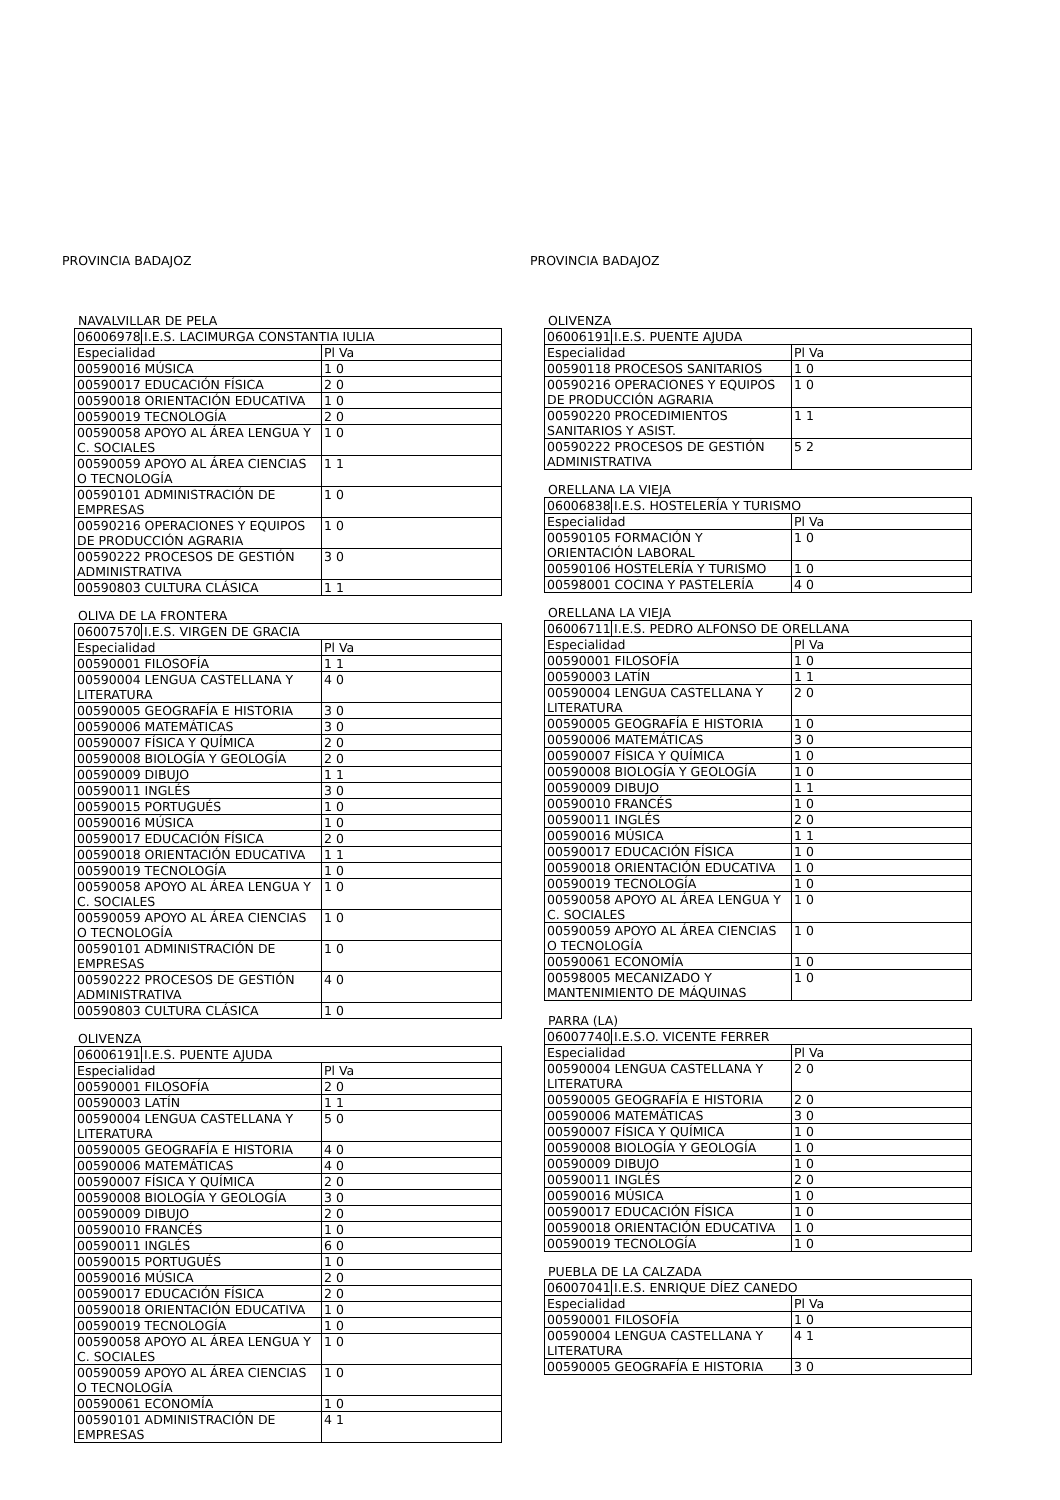PROVINCIA BADAJOZ
NAVALVILLAR DE PELA
| 06006978 | I.E.S. LACIMURGA CONSTANTIA IULIA | |
| Especialidad | | Pl Va |
| 00590016 MÚSICA | | 1 0 |
| 00590017 EDUCACIÓN FÍSICA | | 2 0 |
| 00590018 ORIENTACIÓN EDUCATIVA | | 1 0 |
| 00590019 TECNOLOGÍA | | 2 0 |
| 00590058 APOYO AL ÁREA LENGUA Y C. SOCIALES | | 1 0 |
| 00590059 APOYO AL ÁREA CIENCIAS O TECNOLOGÍA | | 1 1 |
| 00590101 ADMINISTRACIÓN DE EMPRESAS | | 1 0 |
| 00590216 OPERACIONES Y EQUIPOS DE PRODUCCIÓN AGRARIA | | 1 0 |
| 00590222 PROCESOS DE GESTIÓN ADMINISTRATIVA | | 3 0 |
| 00590803 CULTURA CLÁSICA | | 1 1 |
OLIVA DE LA FRONTERA
| 06007570 | I.E.S. VIRGEN DE GRACIA | |
| Especialidad | | Pl Va |
| 00590001 FILOSOFÍA | | 1 1 |
| 00590004 LENGUA CASTELLANA Y LITERATURA | | 4 0 |
| 00590005 GEOGRAFÍA E HISTORIA | | 3 0 |
| 00590006 MATEMÁTICAS | | 3 0 |
| 00590007 FÍSICA Y QUÍMICA | | 2 0 |
| 00590008 BIOLOGÍA Y GEOLOGÍA | | 2 0 |
| 00590009 DIBUJO | | 1 1 |
| 00590011 INGLÉS | | 3 0 |
| 00590015 PORTUGUÉS | | 1 0 |
| 00590016 MÚSICA | | 1 0 |
| 00590017 EDUCACIÓN FÍSICA | | 2 0 |
| 00590018 ORIENTACIÓN EDUCATIVA | | 1 1 |
| 00590019 TECNOLOGÍA | | 1 0 |
| 00590058 APOYO AL ÁREA LENGUA Y C. SOCIALES | | 1 0 |
| 00590059 APOYO AL ÁREA CIENCIAS O TECNOLOGÍA | | 1 0 |
| 00590101 ADMINISTRACIÓN DE EMPRESAS | | 1 0 |
| 00590222 PROCESOS DE GESTIÓN ADMINISTRATIVA | | 4 0 |
| 00590803 CULTURA CLÁSICA | | 1 0 |
OLIVENZA
| 06006191 | I.E.S. PUENTE AJUDA | |
| Especialidad | | Pl Va |
| 00590001 FILOSOFÍA | | 2 0 |
| 00590003 LATÍN | | 1 1 |
| 00590004 LENGUA CASTELLANA Y LITERATURA | | 5 0 |
| 00590005 GEOGRAFÍA E HISTORIA | | 4 0 |
| 00590006 MATEMÁTICAS | | 4 0 |
| 00590007 FÍSICA Y QUÍMICA | | 2 0 |
| 00590008 BIOLOGÍA Y GEOLOGÍA | | 3 0 |
| 00590009 DIBUJO | | 2 0 |
| 00590010 FRANCÉS | | 1 0 |
| 00590011 INGLÉS | | 6 0 |
| 00590015 PORTUGUÉS | | 1 0 |
| 00590016 MÚSICA | | 2 0 |
| 00590017 EDUCACIÓN FÍSICA | | 2 0 |
| 00590018 ORIENTACIÓN EDUCATIVA | | 1 0 |
| 00590019 TECNOLOGÍA | | 1 0 |
| 00590058 APOYO AL ÁREA LENGUA Y C. SOCIALES | | 1 0 |
| 00590059 APOYO AL ÁREA CIENCIAS O TECNOLOGÍA | | 1 0 |
| 00590061 ECONOMÍA | | 1 0 |
| 00590101 ADMINISTRACIÓN DE EMPRESAS | | 4 1 |
PROVINCIA BADAJOZ
OLIVENZA
| 06006191 | I.E.S. PUENTE AJUDA | |
| Especialidad | | Pl Va |
| 00590118 PROCESOS SANITARIOS | | 1 0 |
| 00590216 OPERACIONES Y EQUIPOS DE PRODUCCIÓN AGRARIA | | 1 0 |
| 00590220 PROCEDIMIENTOS SANITARIOS Y ASIST. | | 1 1 |
| 00590222 PROCESOS DE GESTIÓN ADMINISTRATIVA | | 5 2 |
ORELLANA LA VIEJA
| 06006838 | I.E.S. HOSTELERÍA Y TURISMO | |
| Especialidad | | Pl Va |
| 00590105 FORMACIÓN Y ORIENTACIÓN LABORAL | | 1 0 |
| 00590106 HOSTELERÍA Y TURISMO | | 1 0 |
| 00598001 COCINA Y PASTELERÍA | | 4 0 |
ORELLANA LA VIEJA
| 06006711 | I.E.S. PEDRO ALFONSO DE ORELLANA | |
| Especialidad | | Pl Va |
| 00590001 FILOSOFÍA | | 1 0 |
| 00590003 LATÍN | | 1 1 |
| 00590004 LENGUA CASTELLANA Y LITERATURA | | 2 0 |
| 00590005 GEOGRAFÍA E HISTORIA | | 1 0 |
| 00590006 MATEMÁTICAS | | 3 0 |
| 00590007 FÍSICA Y QUÍMICA | | 1 0 |
| 00590008 BIOLOGÍA Y GEOLOGÍA | | 1 0 |
| 00590009 DIBUJO | | 1 1 |
| 00590010 FRANCÉS | | 1 0 |
| 00590011 INGLÉS | | 2 0 |
| 00590016 MÚSICA | | 1 1 |
| 00590017 EDUCACIÓN FÍSICA | | 1 0 |
| 00590018 ORIENTACIÓN EDUCATIVA | | 1 0 |
| 00590019 TECNOLOGÍA | | 1 0 |
| 00590058 APOYO AL ÁREA LENGUA Y C. SOCIALES | | 1 0 |
| 00590059 APOYO AL ÁREA CIENCIAS O TECNOLOGÍA | | 1 0 |
| 00590061 ECONOMÍA | | 1 0 |
| 00598005 MECANIZADO Y MANTENIMIENTO DE MÁQUINAS | | 1 0 |
PARRA (LA)
| 06007740 | I.E.S.O. VICENTE FERRER | |
| Especialidad | | Pl Va |
| 00590004 LENGUA CASTELLANA Y LITERATURA | | 2 0 |
| 00590005 GEOGRAFÍA E HISTORIA | | 2 0 |
| 00590006 MATEMÁTICAS | | 3 0 |
| 00590007 FÍSICA Y QUÍMICA | | 1 0 |
| 00590008 BIOLOGÍA Y GEOLOGÍA | | 1 0 |
| 00590009 DIBUJO | | 1 0 |
| 00590011 INGLÉS | | 2 0 |
| 00590016 MÚSICA | | 1 0 |
| 00590017 EDUCACIÓN FÍSICA | | 1 0 |
| 00590018 ORIENTACIÓN EDUCATIVA | | 1 0 |
| 00590019 TECNOLOGÍA | | 1 0 |
PUEBLA DE LA CALZADA
| 06007041 | I.E.S. ENRIQUE DÍEZ CANEDO | |
| Especialidad | | Pl Va |
| 00590001 FILOSOFÍA | | 1 0 |
| 00590004 LENGUA CASTELLANA Y LITERATURA | | 4 1 |
| 00590005 GEOGRAFÍA E HISTORIA | | 3 0 |